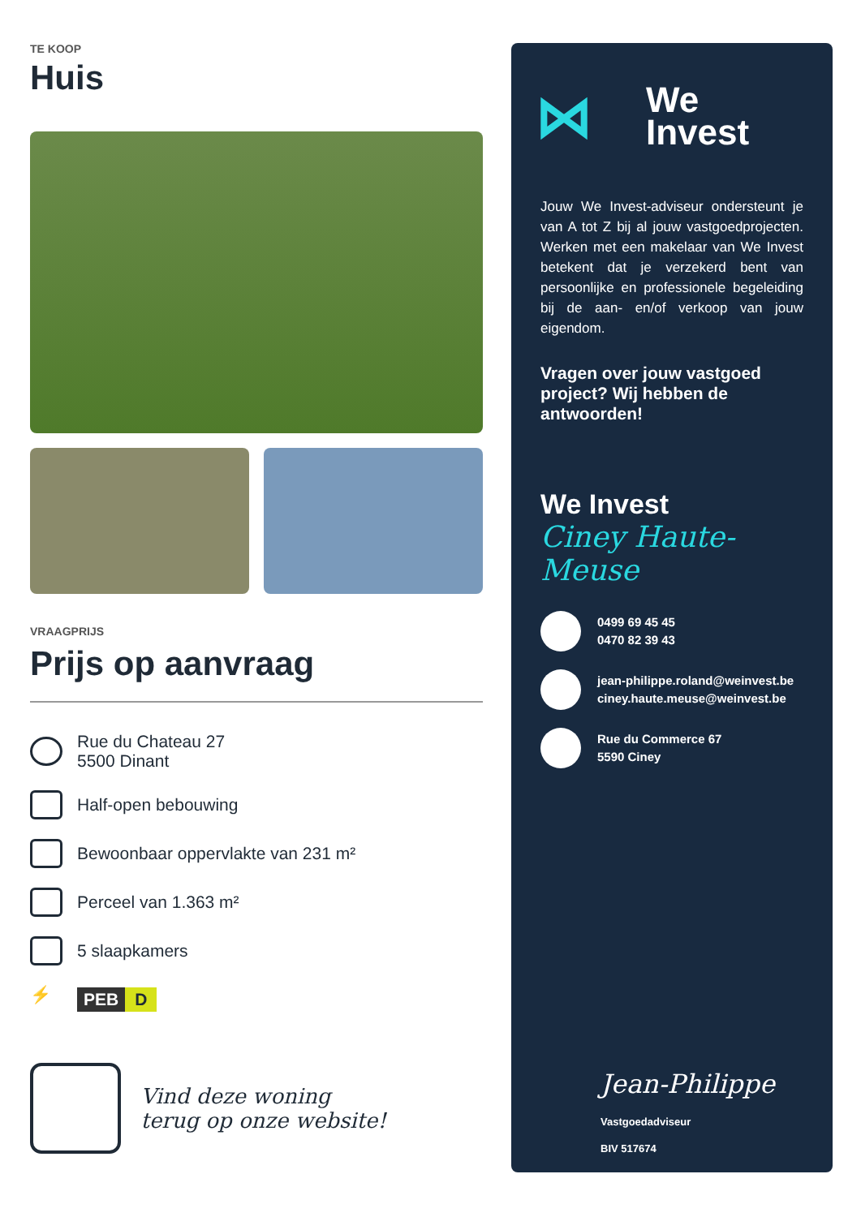TE KOOP
Huis
VRAAGPRIJS
Prijs op aanvraag
Rue du Chateau 27
5500 Dinant
Half-open bebouwing
Bewoonbaar oppervlakte van 231 m²
Perceel van 1.363 m²
5 slaapkamers
⚡
PEB D
Vind deze woning
terug op onze website!
⋈
We
Invest
Jouw We Invest-adviseur ondersteunt je van A tot Z bij al jouw vastgoedprojecten. Werken met een makelaar van We Invest betekent dat je verzekerd bent van persoonlijke en professionele begeleiding bij de aan- en/of verkoop van jouw eigendom.
Vragen over jouw vastgoed project? Wij hebben de antwoorden!
We Invest
Ciney Haute-Meuse
0499 69 45 45
0470 82 39 43
jean-philippe.roland@weinvest.be
ciney.haute.meuse@weinvest.be
Rue du Commerce 67
5590 Ciney
Jean-Philippe
Vastgoedadviseur
BIV 517674